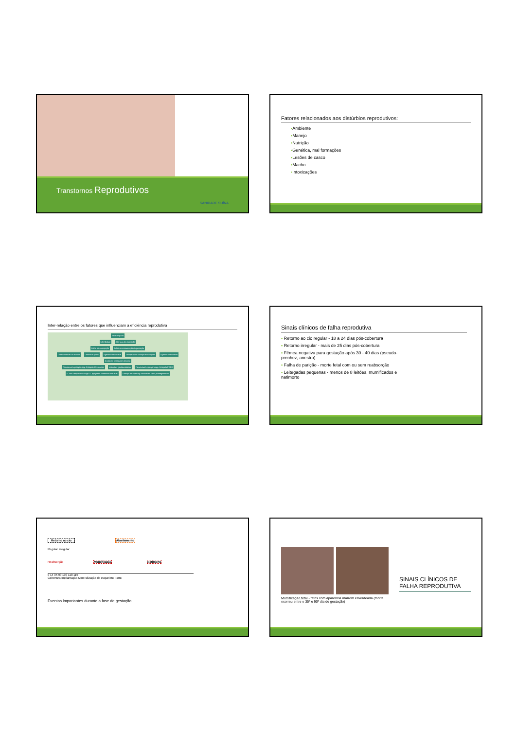Transtornos Reprodutivos
SANIDADE SUÍNA
Fatores relacionados aos distúrbios reprodutivos:
▪Ambiente
▪Manejo
▪Nutrição
▪Genética, mal formações
▪Lesões de casco
▪Macho
▪Intoxicações
Inter-relação entre os fatores que influenciam a eficiência reprodutiva
Taxa de parto
Infertilidade Alta taxa de reposição
Falha na concepção Falha na manutenção da gestação
Características do macho Ordem de parto Agentes infecciosos Temperatura Manejo Intoxicações Agentes infecciosos Ambiente Instalações Manejo
Parvovirus Leptospira spp. Erisipela Circovirose Infecções genitourinárias Parvovirus Leptospira spp. Erisipela PRRS
E. coli Streptococcus spp. A. pyogenes Actinobaculum suis Doença de Aujeszky Arcobacter spp Cytomegalovirus
Sinais clínicos de falha reprodutiva
▪ Retorno ao cio regular - 18 a 24 dias pós-cobertura
▪ Retorno irregular - mais de 25 dias pós-cobertura
▪ Fêmea negativa para gestação após 30 - 40 dias (pseudo-prenhez, anestro)
▪ Falha de parição - morte fetal com ou sem reabsorção
▪ Leitegadas pequenas - menos de 8 leitões, mumificados e natimorto
Retorno ao cio Abortamento
Regular Irregular
Reabsorção Mumificação Natimorto
0 14 35 90 100 110 115
Cobertura Implantação Mineralização do esqueleto Parto
Eventos importantes durante a fase de gestação
Mumificação fetal - fetos com aparência marrom esverdeada (morte ocorreu entre o 35º e 90º dia de gestação)
SINAIS CLÍNICOS DE FALHA REPRODUTIVA